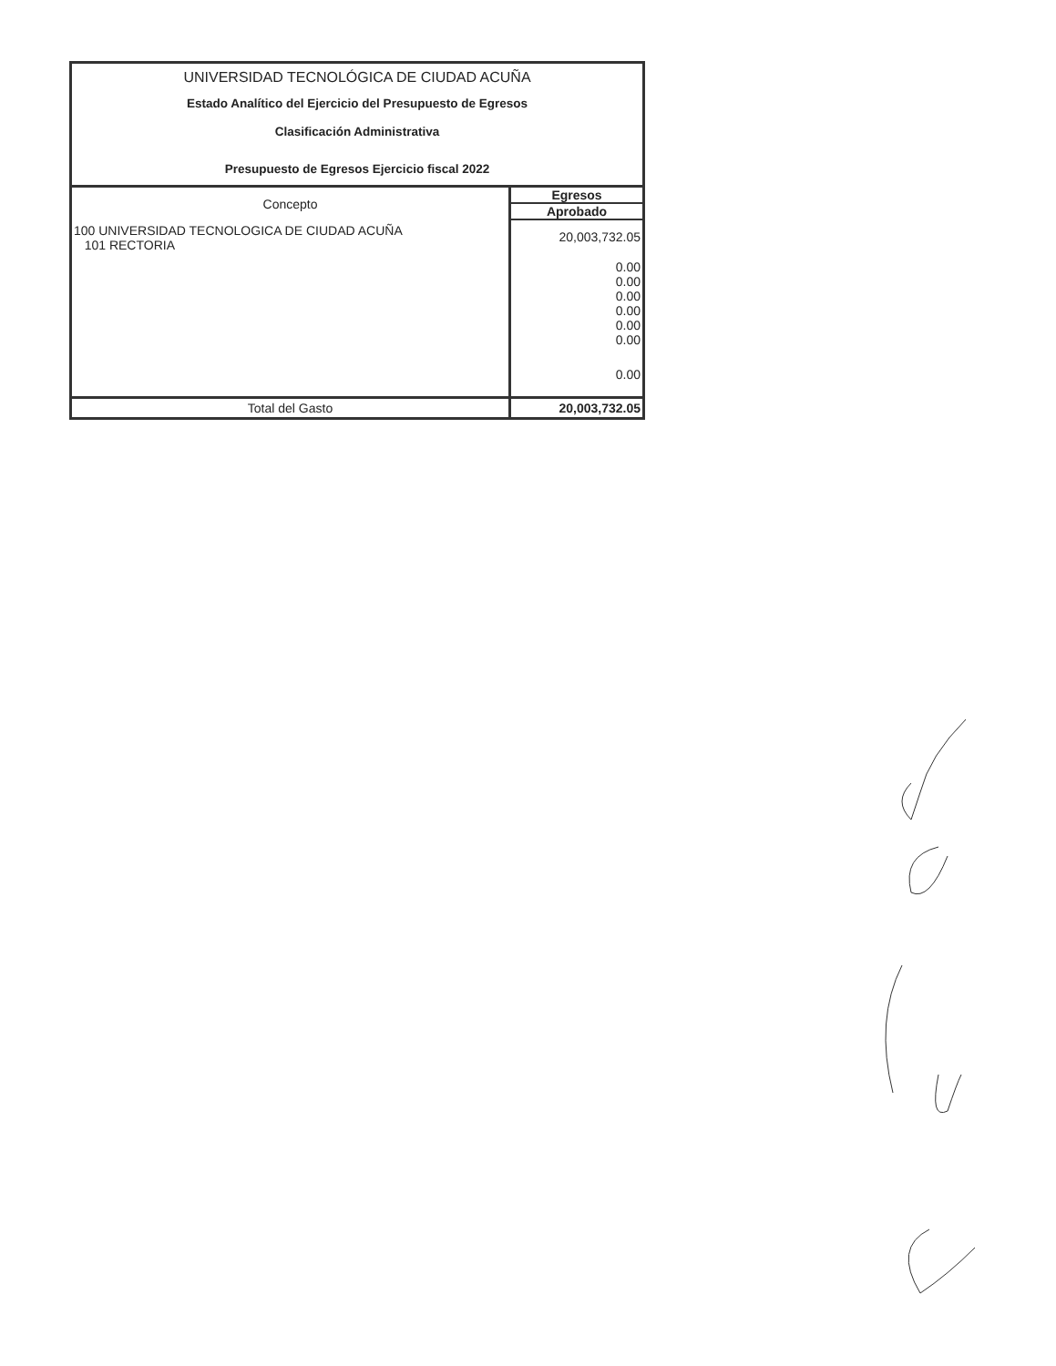UNIVERSIDAD TECNOLÓGICA DE CIUDAD ACUÑA
Estado Analítico del Ejercicio del Presupuesto de Egresos
Clasificación Administrativa
Presupuesto de Egresos Ejercicio fiscal 2022
| Concepto | Egresos |
| --- | --- |
| | Aprobado |
| 100 UNIVERSIDAD TECNOLOGICA DE CIUDAD ACUÑA 101 RECTORIA | 20,003,732.05 |
| | 0.00 |
| | 0.00 |
| | 0.00 |
| | 0.00 |
| | 0.00 |
| | 0.00 |
| | 0.00 |
| Total del Gasto | 20,003,732.05 |